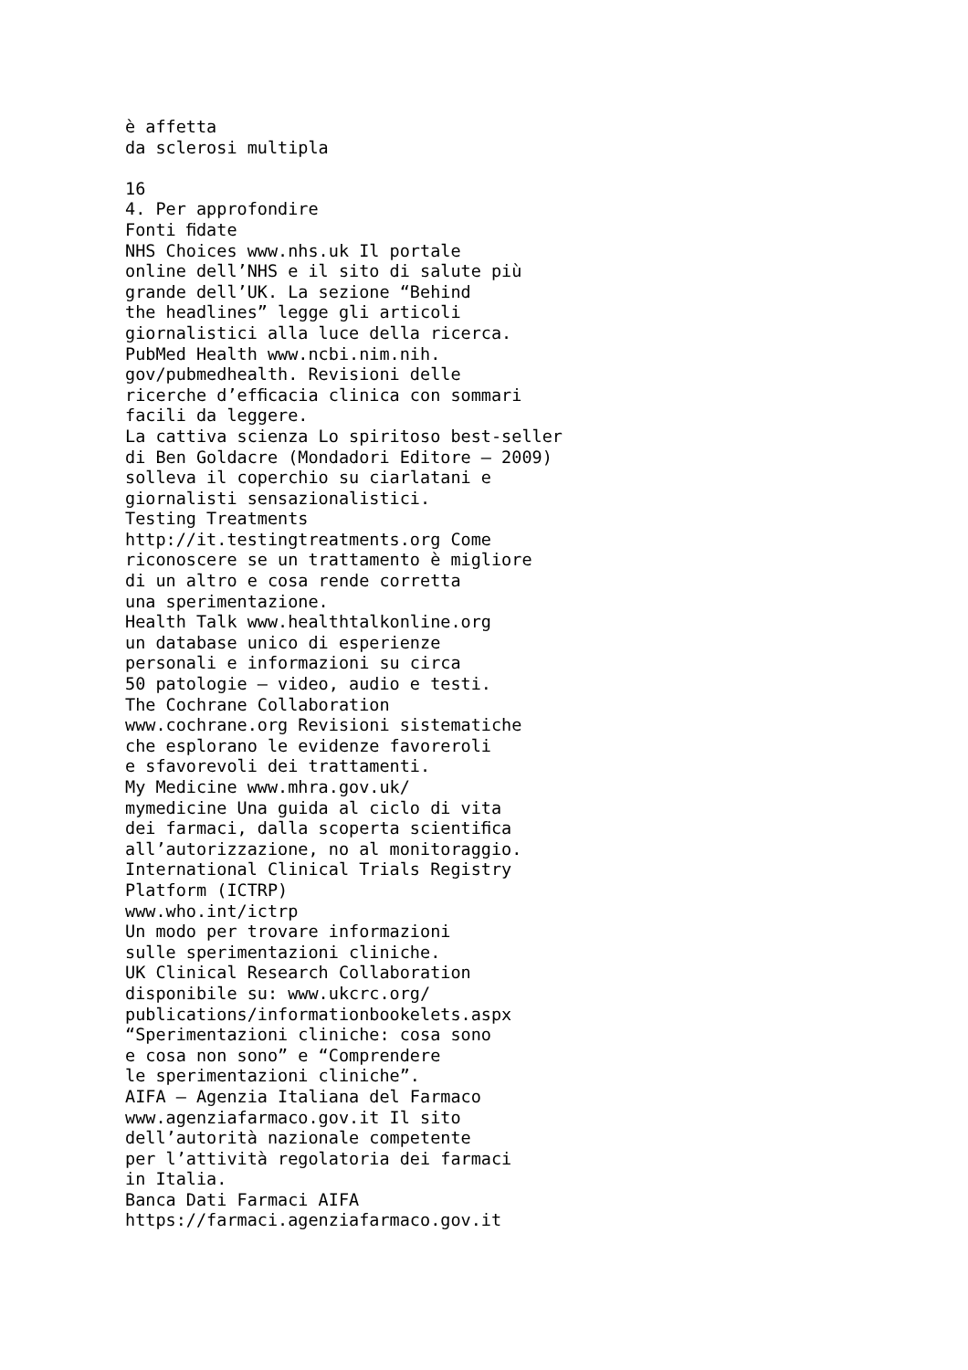è affetta da sclerosi multipla 16 4. Per approfondire Fonti ﬁdate NHS Choices www.nhs.uk Il portale online dell’NHS e il sito di salute più grande dell’UK. La sezione “Behind the headlines” legge gli articoli giornalistici alla luce della ricerca. PubMed Health www.ncbi.nim.nih. gov/pubmedhealth. Revisioni delle ricerche d’efﬁcacia clinica con sommari facili da leggere. La cattiva scienza Lo spiritoso best-seller di Ben Goldacre (Mondadori Editore – 2009) solleva il coperchio su ciarlatani e giornalisti sensazionalistici. Testing Treatments http://it.testingtreatments.org Come riconoscere se un trattamento è migliore di un altro e cosa rende corretta una sperimentazione. Health Talk www.healthtalkonline.org un database unico di esperienze personali e informazioni su circa 50 patologie – video, audio e testi. The Cochrane Collaboration www.cochrane.org Revisioni sistematiche che esplorano le evidenze favoreroli e sfavorevoli dei trattamenti. My Medicine www.mhra.gov.uk/ mymedicine Una guida al ciclo di vita dei farmaci, dalla scoperta scientiﬁca all’autorizzazione, no al monitoraggio. International Clinical Trials Registry Platform (ICTRP) www.who.int/ictrp Un modo per trovare informazioni sulle sperimentazioni cliniche. UK Clinical Research Collaboration disponibile su: www.ukcrc.org/ publications/informationbookelets.aspx “Sperimentazioni cliniche: cosa sono e cosa non sono” e “Comprendere le sperimentazioni cliniche”. AIFA – Agenzia Italiana del Farmaco www.agenziafarmaco.gov.it Il sito dell’autorità nazionale competente per l’attività regolatoria dei farmaci in Italia. Banca Dati Farmaci AIFA https://farmaci.agenziafarmaco.gov.it